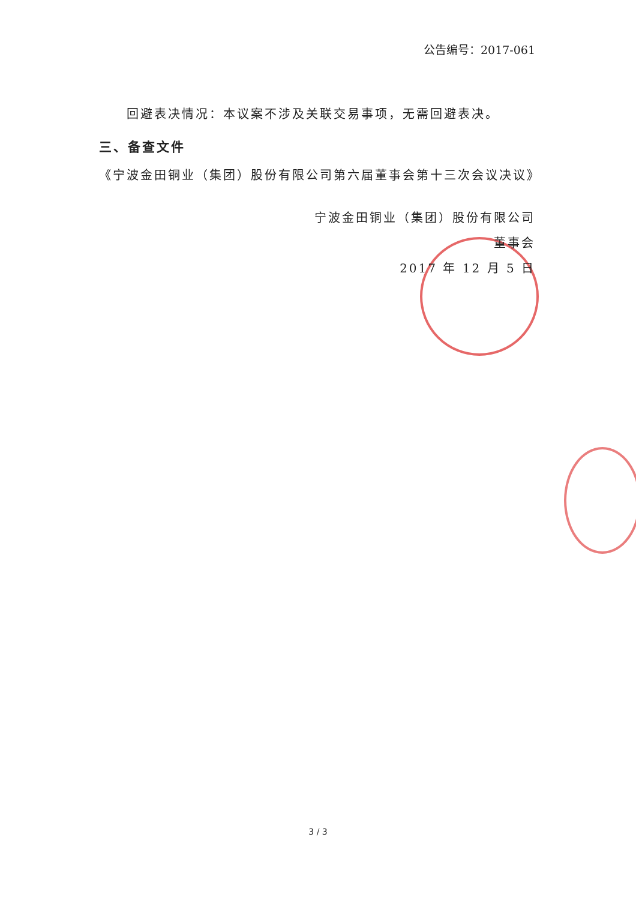公告编号：2017-061
  回避表决情况：本议案不涉及关联交易事项，无需回避表决。
三、备查文件
《宁波金田铜业（集团）股份有限公司第六届董事会第十三次会议决议》
宁波金田铜业（集团）股份有限公司
董事会
2017 年 12 月 5 日
3 / 3